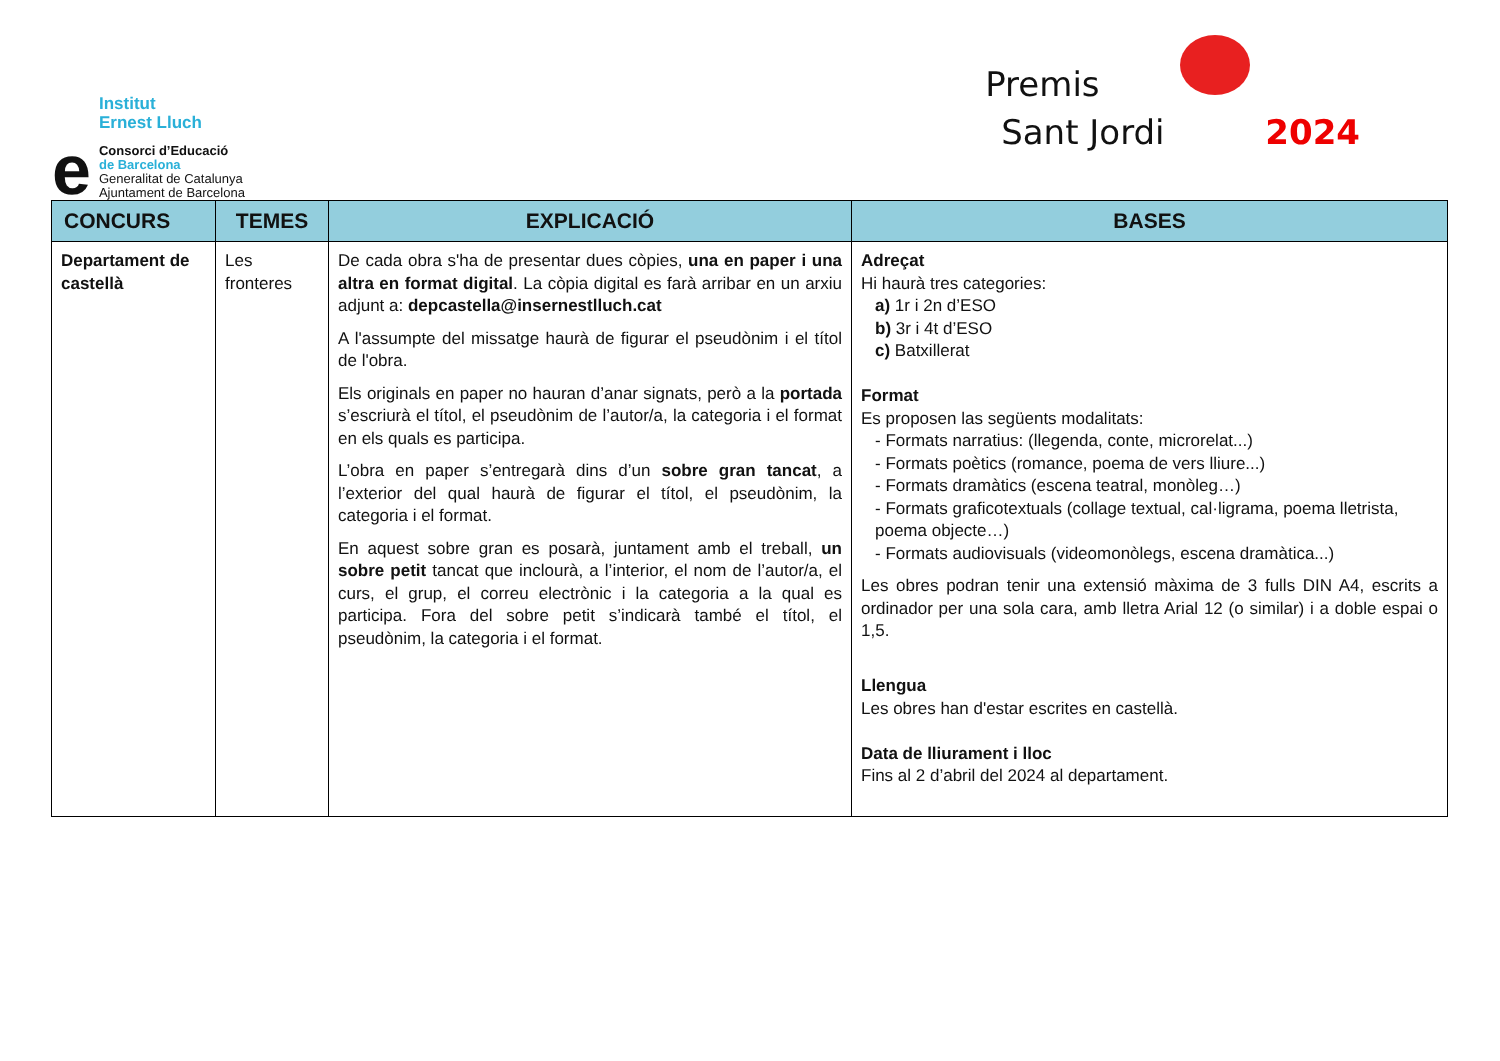e
Institut
Ernest Lluch
Consorci d’Educació
de Barcelona
Generalitat de Catalunya
Ajuntament de Barcelona
Premis
Sant Jordi 2024
| CONCURS | TEMES | EXPLICACIÓ | BASES |
| --- | --- | --- | --- |
| Departament de castellà | Les fronteres | De cada obra s'ha de presentar dues còpies, una en paper i una altra en format digital . La còpia digital es farà arribar en un arxiu adjunt a: depcastella@insernestlluch.cat A l'assumpte del missatge haurà de figurar el pseudònim i el títol de l'obra. Els originals en paper no hauran d’anar signats, però a la portada s’escriurà el títol, el pseudònim de l’autor/a, la categoria i el format en els quals es participa. L’obra en paper s’entregarà dins d’un sobre gran tancat , a l’exterior del qual haurà de figurar el títol, el pseudònim, la categoria i el format. En aquest sobre gran es posarà, juntament amb el treball, un sobre petit tancat que inclourà, a l’interior, el nom de l’autor/a, el curs, el grup, el correu electrònic i la categoria a la qual es participa. Fora del sobre petit s’indicarà també el títol, el pseudònim, la categoria i el format. | Adreçat Hi haurà tres categories: a) 1r i 2n d’ESO b) 3r i 4t d’ESO c) Batxillerat Format Es proposen las següents modalitats: - Formats narratius: (llegenda, conte, microrelat...) - Formats poètics (romance, poema de vers lliure...) - Formats dramàtics (escena teatral, monòleg…) - Formats graficotextuals (collage textual, cal·ligrama, poema lletrista, poema objecte…) - Formats audiovisuals (videomonòlegs, escena dramàtica...) Les obres podran tenir una extensió màxima de 3 fulls DIN A4, escrits a ordinador per una sola cara, amb lletra Arial 12 (o similar) i a doble espai o 1,5. Llengua Les obres han d'estar escrites en castellà. Data de lliurament i lloc Fins al 2 d’abril del 2024 al departament. |